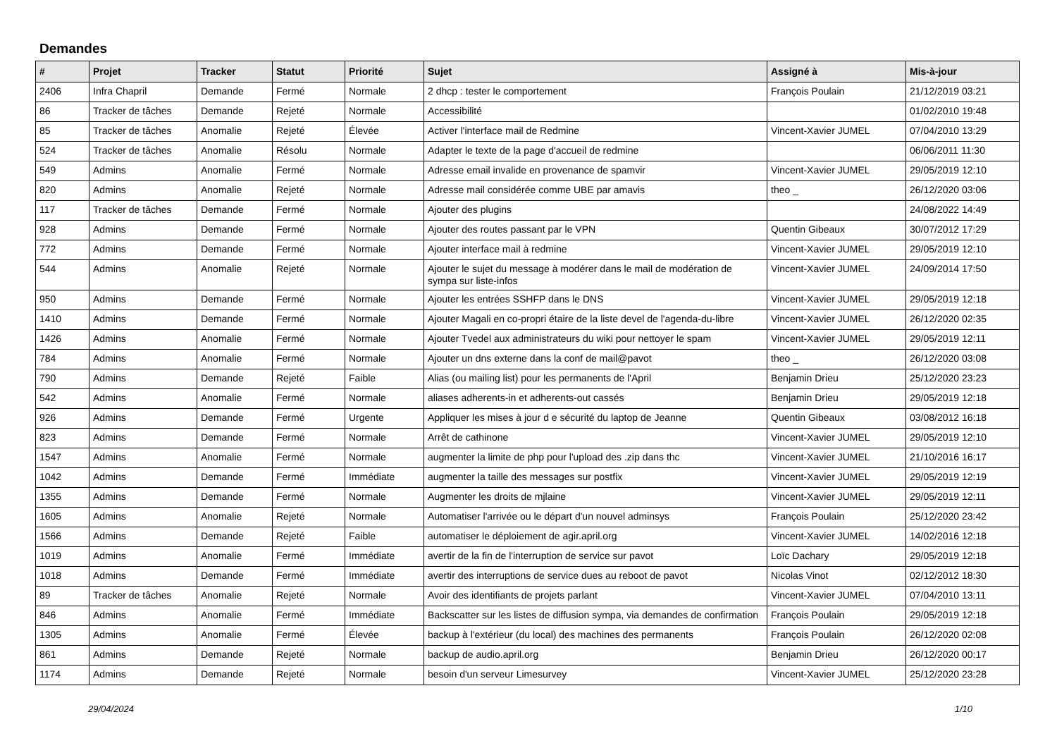Demandes
| # | Projet | Tracker | Statut | Priorité | Sujet | Assigné à | Mis-à-jour |
| --- | --- | --- | --- | --- | --- | --- | --- |
| 2406 | Infra Chapril | Demande | Fermé | Normale | 2 dhcp : tester le comportement | François Poulain | 21/12/2019 03:21 |
| 86 | Tracker de tâches | Demande | Rejeté | Normale | Accessibilité | | 01/02/2010 19:48 |
| 85 | Tracker de tâches | Anomalie | Rejeté | Élevée | Activer l'interface mail de Redmine | Vincent-Xavier JUMEL | 07/04/2010 13:29 |
| 524 | Tracker de tâches | Anomalie | Résolu | Normale | Adapter le texte de la page d'accueil de redmine | | 06/06/2011 11:30 |
| 549 | Admins | Anomalie | Fermé | Normale | Adresse email invalide en provenance de spamvir | Vincent-Xavier JUMEL | 29/05/2019 12:10 |
| 820 | Admins | Anomalie | Rejeté | Normale | Adresse mail considérée comme UBE par amavis | theo _ | 26/12/2020 03:06 |
| 117 | Tracker de tâches | Demande | Fermé | Normale | Ajouter des plugins | | 24/08/2022 14:49 |
| 928 | Admins | Demande | Fermé | Normale | Ajouter des routes passant par le VPN | Quentin Gibeaux | 30/07/2012 17:29 |
| 772 | Admins | Demande | Fermé | Normale | Ajouter interface mail à redmine | Vincent-Xavier JUMEL | 29/05/2019 12:10 |
| 544 | Admins | Anomalie | Rejeté | Normale | Ajouter le sujet du message à modérer dans le mail de modération de sympa sur liste-infos | Vincent-Xavier JUMEL | 24/09/2014 17:50 |
| 950 | Admins | Demande | Fermé | Normale | Ajouter les entrées SSHFP dans le DNS | Vincent-Xavier JUMEL | 29/05/2019 12:18 |
| 1410 | Admins | Demande | Fermé | Normale | Ajouter Magali en co-propri étaire de la liste devel de l'agenda-du-libre | Vincent-Xavier JUMEL | 26/12/2020 02:35 |
| 1426 | Admins | Anomalie | Fermé | Normale | Ajouter Tvedel aux administrateurs du wiki pour nettoyer le spam | Vincent-Xavier JUMEL | 29/05/2019 12:11 |
| 784 | Admins | Anomalie | Fermé | Normale | Ajouter un dns externe dans la conf de mail@pavot | theo _ | 26/12/2020 03:08 |
| 790 | Admins | Demande | Rejeté | Faible | Alias (ou mailing list) pour les permanents de l'April | Benjamin Drieu | 25/12/2020 23:23 |
| 542 | Admins | Anomalie | Fermé | Normale | aliases adherents-in et adherents-out cassés | Benjamin Drieu | 29/05/2019 12:18 |
| 926 | Admins | Demande | Fermé | Urgente | Appliquer les mises à jour d e sécurité du laptop de Jeanne | Quentin Gibeaux | 03/08/2012 16:18 |
| 823 | Admins | Demande | Fermé | Normale | Arrêt de cathinone | Vincent-Xavier JUMEL | 29/05/2019 12:10 |
| 1547 | Admins | Anomalie | Fermé | Normale | augmenter la limite de php pour l'upload des .zip dans thc | Vincent-Xavier JUMEL | 21/10/2016 16:17 |
| 1042 | Admins | Demande | Fermé | Immédiate | augmenter la taille des messages sur postfix | Vincent-Xavier JUMEL | 29/05/2019 12:19 |
| 1355 | Admins | Demande | Fermé | Normale | Augmenter les droits de mjlaine | Vincent-Xavier JUMEL | 29/05/2019 12:11 |
| 1605 | Admins | Anomalie | Rejeté | Normale | Automatiser l'arrivée ou le départ d'un nouvel adminsys | François Poulain | 25/12/2020 23:42 |
| 1566 | Admins | Demande | Rejeté | Faible | automatiser le déploiement de agir.april.org | Vincent-Xavier JUMEL | 14/02/2016 12:18 |
| 1019 | Admins | Anomalie | Fermé | Immédiate | avertir de la fin de l'interruption de service sur pavot | Loïc Dachary | 29/05/2019 12:18 |
| 1018 | Admins | Demande | Fermé | Immédiate | avertir des interruptions de service dues au reboot de pavot | Nicolas Vinot | 02/12/2012 18:30 |
| 89 | Tracker de tâches | Anomalie | Rejeté | Normale | Avoir des identifiants de projets parlant | Vincent-Xavier JUMEL | 07/04/2010 13:11 |
| 846 | Admins | Anomalie | Fermé | Immédiate | Backscatter sur les listes de diffusion sympa, via demandes de confirmation | François Poulain | 29/05/2019 12:18 |
| 1305 | Admins | Anomalie | Fermé | Élevée | backup à l'extérieur (du local) des machines des permanents | François Poulain | 26/12/2020 02:08 |
| 861 | Admins | Demande | Rejeté | Normale | backup de audio.april.org | Benjamin Drieu | 26/12/2020 00:17 |
| 1174 | Admins | Demande | Rejeté | Normale | besoin d'un serveur Limesurvey | Vincent-Xavier JUMEL | 25/12/2020 23:28 |
29/04/2024 1/10